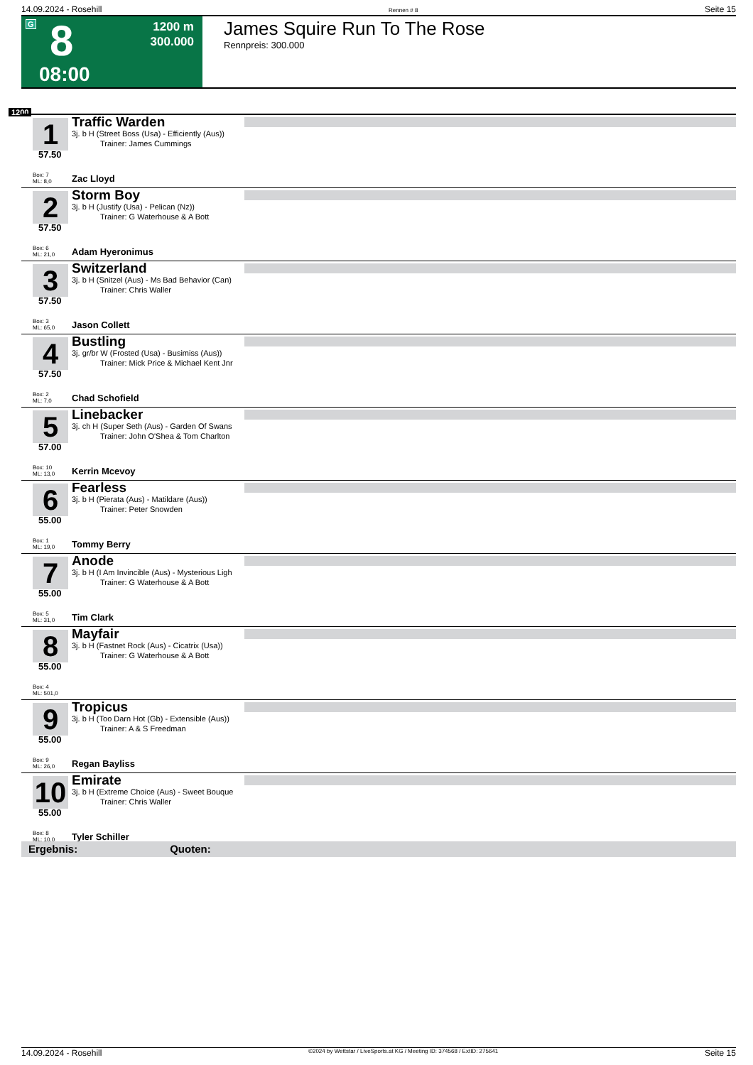14.09.2024 - Rosehill Rennen # 8 Seite 15
G 8 1200 m
300.000
08:00
James Squire Run To The Rose
Rennpreis: 300.000
1200
1
57.50
Traffic Warden
3j. b H (Street Boss (Usa) - Efficiently (Aus))
Trainer: James Cummings
Box: 7
ML: 8,0
Zac Lloyd
2
57.50
Storm Boy
3j. b H (Justify (Usa) - Pelican (Nz))
Trainer: G Waterhouse & A Bott
Box: 6
ML: 21,0
Adam Hyeronimus
3
57.50
Switzerland
3j. b H (Snitzel (Aus) - Ms Bad Behavior (Can)
Trainer: Chris Waller
Box: 3
ML: 65,0
Jason Collett
4
57.50
Bustling
3j. gr/br W (Frosted (Usa) - Busimiss (Aus))
Trainer: Mick Price & Michael Kent Jnr
Box: 2
ML: 7,0
Chad Schofield
5
57.00
Linebacker
3j. ch H (Super Seth (Aus) - Garden Of Swans
Trainer: John O'Shea & Tom Charlton
Box: 10
ML: 13,0
Kerrin Mcevoy
6
55.00
Fearless
3j. b H (Pierata (Aus) - Matildare (Aus))
Trainer: Peter Snowden
Box: 1
ML: 19,0
Tommy Berry
7
55.00
Anode
3j. b H (I Am Invincible (Aus) - Mysterious Ligh
Trainer: G Waterhouse & A Bott
Box: 5
ML: 31,0
Tim Clark
8
55.00
Mayfair
3j. b H (Fastnet Rock (Aus) - Cicatrix (Usa))
Trainer: G Waterhouse & A Bott
Box: 4
ML: 501,0
9
55.00
Tropicus
3j. b H (Too Darn Hot (Gb) - Extensible (Aus))
Trainer: A & S Freedman
Box: 9
ML: 26,0
Regan Bayliss
10
55.00
Emirate
3j. b H (Extreme Choice (Aus) - Sweet Bouque
Trainer: Chris Waller
Box: 8
ML: 10,0
Tyler Schiller
Ergebnis: Quoten:
14.09.2024 - Rosehill ©2024 by Wettstar / LiveSports.at KG / Meeting ID: 374568 / ExtID: 275641 Seite 15